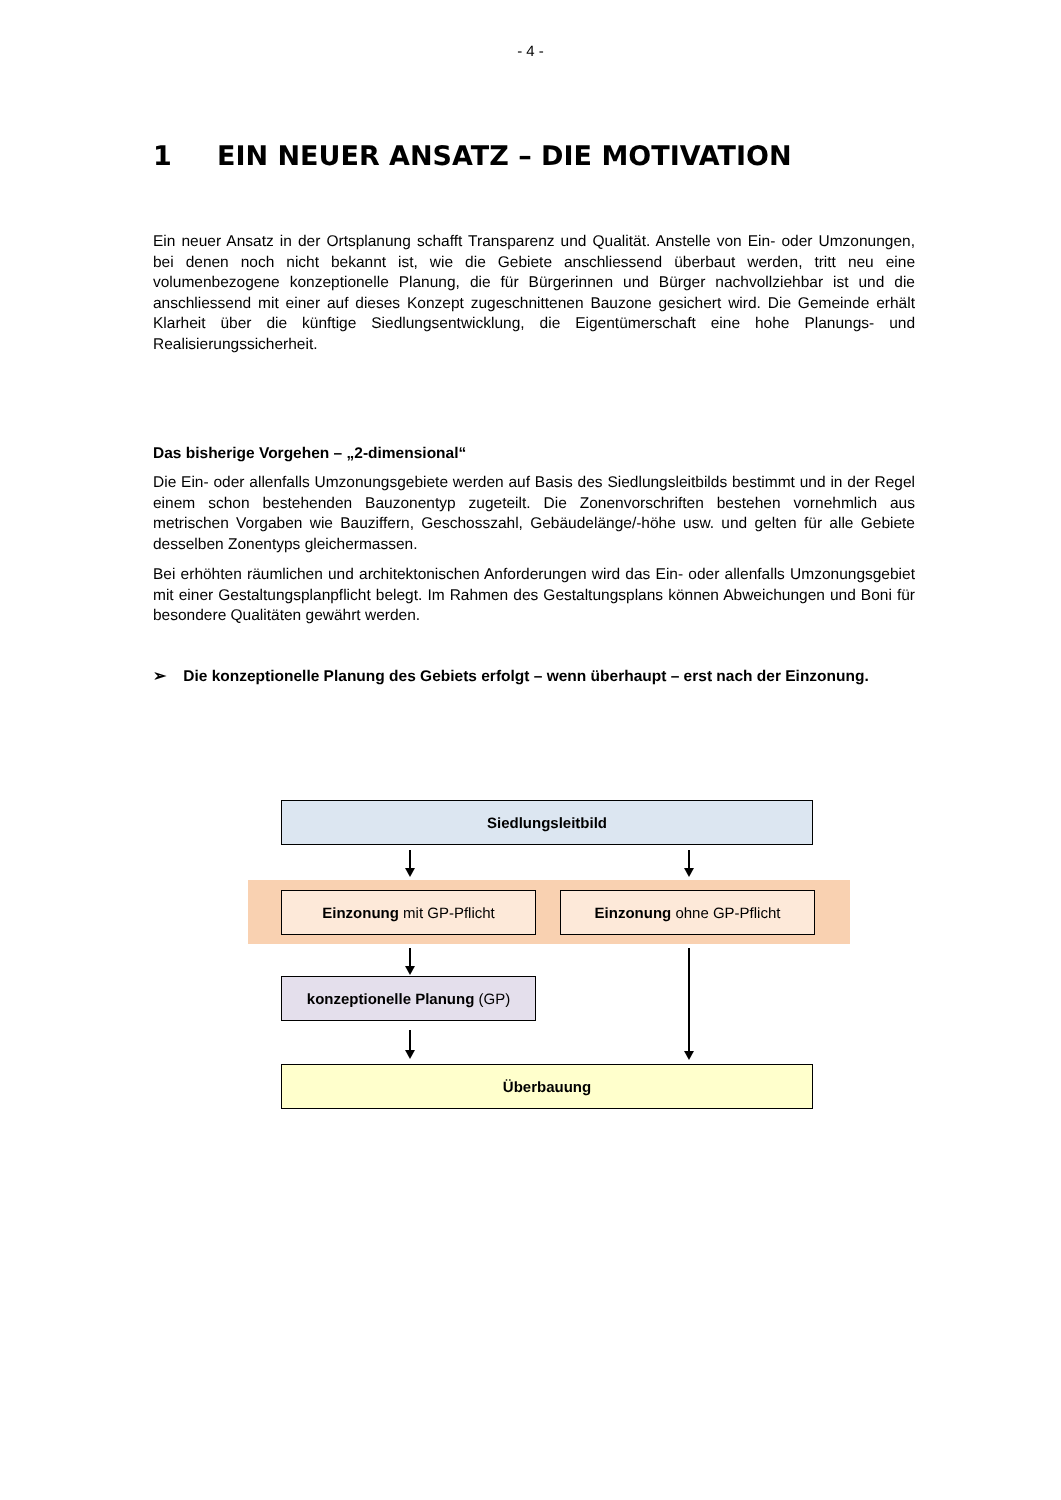- 4 -
1 EIN NEUER ANSATZ – DIE MOTIVATION
Ein neuer Ansatz in der Ortsplanung schafft Transparenz und Qualität. Anstelle von Ein- oder Umzonungen, bei denen noch nicht bekannt ist, wie die Gebiete anschliessend überbaut werden, tritt neu eine volumenbezogene konzeptionelle Planung, die für Bürgerinnen und Bürger nachvollziehbar ist und die anschliessend mit einer auf dieses Konzept zugeschnittenen Bauzone gesichert wird. Die Gemeinde erhält Klarheit über die künftige Siedlungsentwicklung, die Eigentümerschaft eine hohe Planungs- und Realisierungssicherheit.
Das bisherige Vorgehen – „2-dimensional“
Die Ein- oder allenfalls Umzonungsgebiete werden auf Basis des Siedlungsleitbilds bestimmt und in der Regel einem schon bestehenden Bauzonentyp zugeteilt. Die Zonenvorschriften bestehen vornehmlich aus metrischen Vorgaben wie Bauziffern, Geschosszahl, Gebäudelänge/-höhe usw. und gelten für alle Gebiete desselben Zonentyps gleichermassen.
Bei erhöhten räumlichen und architektonischen Anforderungen wird das Ein- oder allenfalls Umzonungsgebiet mit einer Gestaltungsplanpflicht belegt. Im Rahmen des Gestaltungsplans können Abweichungen und Boni für besondere Qualitäten gewährt werden.
➢ Die konzeptionelle Planung des Gebiets erfolgt – wenn überhaupt – erst nach der Einzonung.
Siedlungsleitbild
Einzonung mit GP-Pflicht Einzonung ohne GP-Pflicht
konzeptionelle Planung (GP)
Überbauung